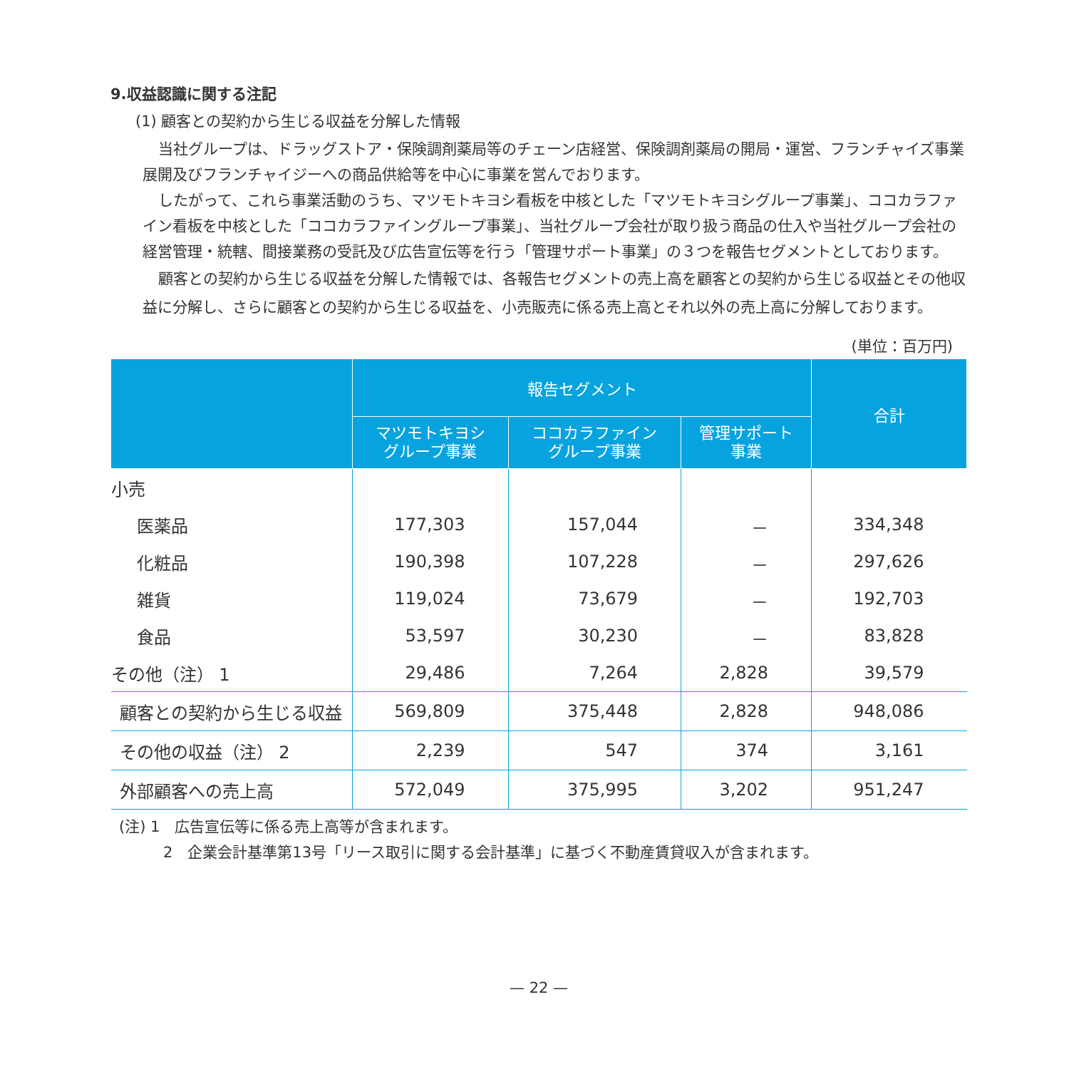9.収益認識に関する注記
(1) 顧客との契約から生じる収益を分解した情報
当社グループは、ドラッグストア・保険調剤薬局等のチェーン店経営、保険調剤薬局の開局・運営、フランチャイズ事業展開及びフランチャイジーへの商品供給等を中心に事業を営んでおります。
したがって、これら事業活動のうち、マツモトキヨシ看板を中核とした「マツモトキヨシグループ事業」、ココカラファイン看板を中核とした「ココカラファイングループ事業」、当社グループ会社が取り扱う商品の仕入や当社グループ会社の経営管理・統轄、間接業務の受託及び広告宣伝等を行う「管理サポート事業」の３つを報告セグメントとしております。
顧客との契約から生じる収益を分解した情報では、各報告セグメントの売上高を顧客との契約から生じる収益とその他収益に分解し、さらに顧客との契約から生じる収益を、小売販売に係る売上高とそれ以外の売上高に分解しております。
(単位：百万円)
| | 報告セグメント | | | 合計 |
| --- | --- | --- | --- | --- |
| | マツモトキヨシ グループ事業 | ココカラファイン グループ事業 | 管理サポート 事業 | |
| 小売 | | | | |
| 医薬品 | 177,303 | 157,044 | － | 334,348 |
| 化粧品 | 190,398 | 107,228 | － | 297,626 |
| 雑貨 | 119,024 | 73,679 | － | 192,703 |
| 食品 | 53,597 | 30,230 | － | 83,828 |
| その他（注） 1 | 29,486 | 7,264 | 2,828 | 39,579 |
| 顧客との契約から生じる収益 | 569,809 | 375,448 | 2,828 | 948,086 |
| その他の収益（注） 2 | 2,239 | 547 | 374 | 3,161 |
| 外部顧客への売上高 | 572,049 | 375,995 | 3,202 | 951,247 |
(注) 1　広告宣伝等に係る売上高等が含まれます。
2　企業会計基準第13号「リース取引に関する会計基準」に基づく不動産賃貸収入が含まれます。
— 22 —